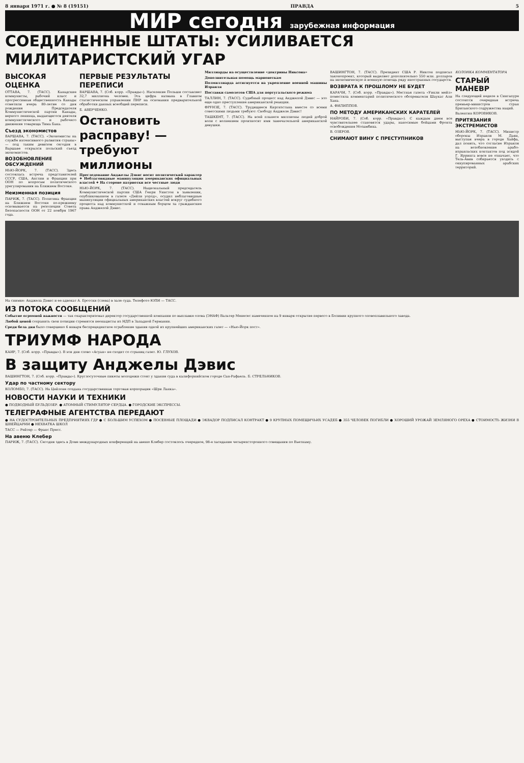8 января 1971 г. ● № 8 (19151) ПРАВДА 5
МИР сегодня зарубежная информация
СОЕДИНЕННЫЕ ШТАТЫ: УСИЛИВАЕТСЯ МИЛИТАРИСТСКИЙ УГАР
ВЫСОКАЯ ОЦЕНКА
ОТТАВА, 7. (ТАСС). Канадские коммунисты, рабочий класс и прогрессивная общественность Канады отметили вчера 80-летие со дня рождения Председателя Коммунистической партии Канады, верного ленинца, выдающегося деятеля коммунистического и рабочего движения товарища Тима Бака.
Съезд экономистов
ВАРШАВА, 7. (ТАСС). «Экономисты на службе интенсивного развития страны» — под таким девизом сегодня в Варшаве открылся польский съезд экономистов.
ВОЗОБНОВЛЕНИЕ ОБСУЖДЕНИЙ
НЬЮ-ЙОРК, 7. (ТАСС). Здесь состоялась встреча представителей СССР, США, Англии и Франции при ООН по вопросам политического урегулирования на Ближнем Востоке.
Неизменная позиция
ПАРИЖ, 7. (ТАСС). Политика Франции на Ближнем Востоке по-прежнему основывается на резолюции Совета Безопасности ООН от 22 ноября 1967 года.
ПЕРВЫЕ РЕЗУЛЬТАТЫ ПЕРЕПИСИ
ВАРШАВА, 7. (Соб. корр. «Правды»). Население Польши составляет 32,7 миллиона человек. Эта цифра названа в Главном статистическом управлении ПНР на основании предварительной обработки данных всеобщей переписи.
Б. АВЕРЧЕНКО.
Остановить расправу! — требуют миллионы
Преследование Анджелы Дэвис носит политический характер ✦ Неблаговидные манипуляции американских официальных властей ✦ На стороне патриотки все честные люди
НЬЮ-ЙОРК, 7. (ТАСС). Национальный председатель Коммунистической партии США Генри Уинстон в заявлении, опубликованном в газете «Дейли уорлд», осудил неблаговидные манипуляции официальных американских властей вокруг судебного процесса над коммунисткой и отважным борцом за гражданские права Анджелой Дэвис.
Миллиарды на осуществление «доктрины Никсона»
Дополнительная помощь марионеткам
Полмиллиарда ассигнуется на укрепление военной машины Израиля
Поставки самолетов США для португальского режима
ТАЛЛИН, 7. (ТАСС). Судебный процесс над Анджелой Дэвис — это еще одно преступление американской реакции.
ФРУНЗЕ, 7. (ТАСС). Трудящиеся Киргизстана вместе со всеми советскими людьми требуют: Свободу Анджеле Дэвис!
ТАШКЕНТ, 7. (ТАСС). На всей планете миллионы людей доброй воли с волнением произносят имя замечательной американской девушки.
ВАШИНГТОН, 7. (ТАСС). Президент США Р. Никсон подписал законопроект, который выделяет дополнительно 550 млн. долларов на экономическую и военную помощь ряду иностранных государств.
ВОЗВРАТА К ПРОШЛОМУ НЕ БУДЕТ
КАРАЧИ, 7. (Соб. корр. «Правды»). Местная газета «Уикли мейл» поместила комментарий политического обозревателя Шаукат Али Хана.
А. ФИЛИППОВ.
ПО МЕТОДУ АМЕРИКАНСКИХ КАРАТЕЛЕЙ
НАЙРОБИ, 7. (Соб. корр. «Правды»). С каждым днем все чувствительнее становятся удары, наносимые бойцами Фронта освобождения Мозамбика.
В. ОЗЕРОВ.
СНИМАЮТ ВИНУ С ПРЕСТУПНИКОВ
КОЛОНКА КОММЕНТАТОРА
СТАРЫЙ МАНЕВР
На следующей неделе в Сингапуре состоится очередная встреча премьер-министров стран Британского содружества наций.
Валентин КОРОВИКОВ.
ПРИТЯЗАНИЯ ЭКСТРЕМИСТОВ
НЬЮ-ЙОРК, 7. (ТАСС). Министр обороны Израиля М. Даян, выступая вчера в городе Хайфа, дал понять, что согласие Израиля на возобновление арабо-израильских контактов под эгидой Г. Ярринга вовсе не означает, что Тель-Авив собирается уходить с оккупированных арабских территорий.
На снимке: Анджела Дэвис и ее адвокат А. Бротски (слева) в зале суда. Телефото ЮПИ — ТАСС.
ИЗ ПОТОКА СООБЩЕНИЙ
Событие огромной важности — так охарактеризовал директор государственной компании по выплавке олова (ЭНАФ) Вальтер Менесес намеченное на 9 января открытие первого в Боливии крупного оловоплавильного завода.
Любой ценой сохранить свои позиции стремятся неонацисты из НДП в Западной Германии.
Среди бела дня было совершено 6 января беспрецедентное ограбление здания одной из крупнейших американских газет — «Нью-Йорк пост».
ТРИУМФ НАРОДА
КАИР, 7. (Соб. корр. «Правды»). В эти дни слово «Асуан» не сходит со страниц газет. Ю. ГЛУХОВ.
В защиту Анджелы Дэвис
ВАШИНГТОН, 7. (Соб. корр. «Правды»). Круглосуточные пикеты молодежи стоят у здания суда в калифорнийском городе Сан-Рафаель. Б. СТРЕЛЬНИКОВ.
Удар по частному сектору
КОЛОМБО, 7. (ТАСС). На Цейлоне создана государственная торговая корпорация «Шри Ланка».
НОВОСТИ НАУКИ И ТЕХНИКИ
● ПОДВОДНЫЙ БУЛЬДОЗЕР. ● АТОМНЫЙ СТИМУЛЯТОР СЕРДЦА. ● ГОРОДСКИЕ ЭКСПРЕССЫ.
ТЕЛЕГРАФНЫЕ АГЕНТСТВА ПЕРЕДАЮТ
● НА СУДОСТРОИТЕЛЬНЫХ ПРЕДПРИЯТИЯХ ГДР ● С БОЛЬШИМ УСПЕХОМ ● ПОСЕВНЫЕ ПЛОЩАДИ ● ЭКВАДОР ПОДПИСАЛ КОНТРАКТ ● 9 КРУПНЫХ ПОМЕЩИЧЬИХ УСАДЕБ ● 355 ЧЕЛОВЕК ПОГИБЛИ ● ХОРОШИЙ УРОЖАЙ ЗЕМЛЯНОГО ОРЕХА ● СТОИМОСТЬ ЖИЗНИ В ШВЕЙЦАРИИ ● НЕХВАТКА ШКОЛ
ТАСС — Рейтер — Франс Пресс.
На авеню Клебер
ПАРИЖ, 7. (ТАСС). Сегодня здесь в Доме международных конференций на авеню Клебер состоялось очередное, 98-е заседание четырехсторонного совещания по Вьетнаму.